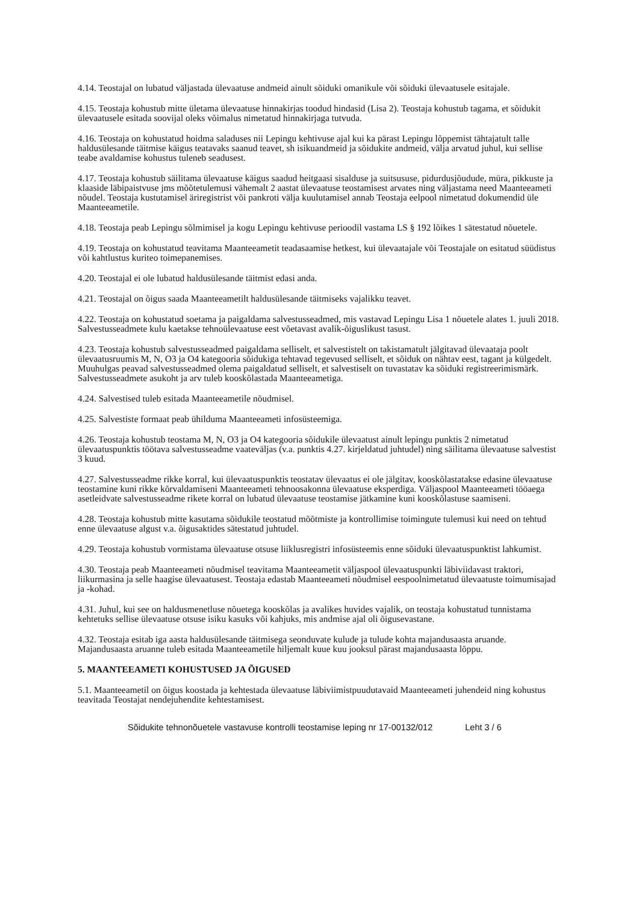4.14. Teostajal on lubatud väljastada ülevaatuse andmeid ainult sõiduki omanikule või sõiduki ülevaatusele esitajale.
4.15. Teostaja kohustub mitte ületama ülevaatuse hinnakirjas toodud hindasid (Lisa 2). Teostaja kohustub tagama, et sõidukit ülevaatusele esitada soovijal oleks võimalus nimetatud hinnakirjaga tutvuda.
4.16. Teostaja on kohustatud hoidma saladuses nii Lepingu kehtivuse ajal kui ka pärast Lepingu lõppemist tähtajatult talle haldusülesande täitmise käigus teatavaks saanud teavet, sh isikuandmeid ja sõidukite andmeid, välja arvatud juhul, kui sellise teabe avaldamise kohustus tuleneb seadusest.
4.17. Teostaja kohustub säilitama ülevaatuse käigus saadud heitgaasi sisalduse ja suitsususe, pidurdusjõudude, müra, pikkuste ja klaaside läbipaistvuse jms mõõtetulemusi vähemalt 2 aastat ülevaatuse teostamisest arvates ning väljastama need Maanteeameti nõudel. Teostaja kustutamisel äriregistrist või pankroti välja kuulutamisel annab Teostaja eelpool nimetatud dokumendid üle Maanteeametile.
4.18. Teostaja peab Lepingu sõlmimisel ja kogu Lepingu kehtivuse perioodil vastama LS § 192 lõikes 1 sätestatud nõuetele.
4.19. Teostaja on kohustatud teavitama Maanteeametit teadasaamise hetkest, kui ülevaatajale või Teostajale on esitatud süüdistus või kahtlustus kuriteo toimepanemises.
4.20. Teostajal ei ole lubatud haldusülesande täitmist edasi anda.
4.21. Teostajal on õigus saada Maanteeametilt haldusülesande täitmiseks vajalikku teavet.
4.22. Teostaja on kohustatud soetama ja paigaldama salvestusseadmed, mis vastavad Lepingu Lisa 1 nõuetele alates 1. juuli 2018. Salvestusseadmete kulu kaetakse tehnoülevaatuse eest võetavast avalik-õiguslikust tasust.
4.23. Teostaja kohustub salvestusseadmed paigaldama selliselt, et salvestistelt on takistamatult jälgitavad ülevaataja poolt ülevaatusruumis M, N, O3 ja O4 kategooria sõidukiga tehtavad tegevused selliselt, et sõiduk on nähtav eest, tagant ja külgedelt. Muuhulgas peavad salvestusseadmed olema paigaldatud selliselt, et salvestiselt on tuvastatav ka sõiduki registreerimismärk. Salvestusseadmete asukoht ja arv tuleb kooskõlastada Maanteeametiga.
4.24. Salvestised tuleb esitada Maanteeametile nõudmisel.
4.25. Salvestiste formaat peab ühilduma Maanteeameti infosüsteemiga.
4.26. Teostaja kohustub teostama M, N, O3 ja O4 kategooria sõidukile ülevaatust ainult lepingu punktis 2 nimetatud ülevaatuspunktis töötava salvestusseadme vaateväljas (v.a. punktis 4.27. kirjeldatud juhtudel) ning säilitama ülevaatuse salvestist 3 kuud.
4.27. Salvestusseadme rikke korral, kui ülevaatuspunktis teostatav ülevaatus ei ole jälgitav, kooskõlastatakse edasine ülevaatuse teostamine kuni rikke kõrvaldamiseni Maanteeameti tehnoosakonna ülevaatuse eksperdiga. Väljaspool Maanteeameti tööaega asetleidvate salvestusseadme rikete korral on lubatud ülevaatuse teostamise jätkamine kuni kooskõlastuse saamiseni.
4.28. Teostaja kohustub mitte kasutama sõidukile teostatud mõõtmiste ja kontrollimise toimingute tulemusi kui need on tehtud enne ülevaatuse algust v.a. õigusaktides sätestatud juhtudel.
4.29. Teostaja kohustub vormistama ülevaatuse otsuse liiklusregistri infosüsteemis enne sõiduki ülevaatuspunktist lahkumist.
4.30. Teostaja peab Maanteeameti nõudmisel teavitama Maanteeametit väljaspool ülevaatuspunkti läbiviidavast traktori, liikurmasina ja selle haagise ülevaatusest. Teostaja edastab Maanteeameti nõudmisel eespoolnimetatud ülevaatuste toimumisajad ja -kohad.
4.31. Juhul, kui see on haldusmenetluse nõuetega kooskõlas ja avalikes huvides vajalik, on teostaja kohustatud tunnistama kehtetuks sellise ülevaatuse otsuse isiku kasuks või kahjuks, mis andmise ajal oli õigusevastane.
4.32. Teostaja esitab iga aasta haldusülesande täitmisega seonduvate kulude ja tulude kohta majandusaasta aruande. Majandusaasta aruanne tuleb esitada Maanteeametile hiljemalt kuue kuu jooksul pärast majandusaasta lõppu.
5. MAANTEEAMETI KOHUSTUSED JA ÕIGUSED
5.1. Maanteeametil on õigus koostada ja kehtestada ülevaatuse läbiviimistpuudutavaid Maanteeameti juhendeid ning kohustus teavitada Teostajat nendejuhendite kehtestamisest.
Sõidukite tehnonõuetele vastavuse kontrolli teostamise leping nr 17-00132/012 Leht 3 / 6